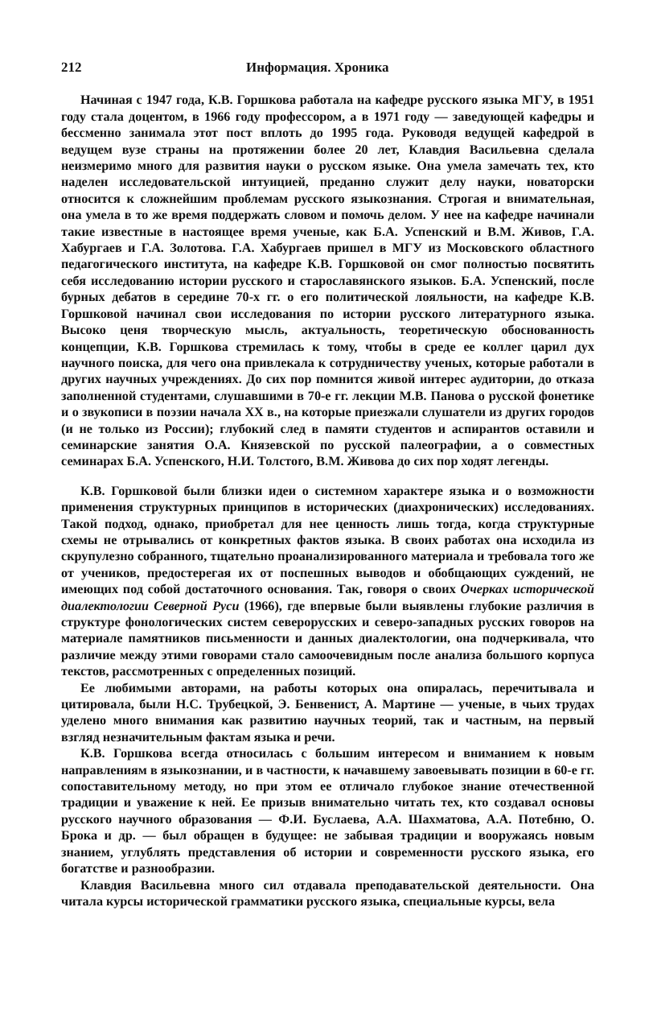212 Информация. Хроника
Начиная с 1947 года, К.В. Горшкова работала на кафедре русского языка МГУ, в 1951 году стала доцентом, в 1966 году профессором, а в 1971 году — заведующей кафедры и бессменно занимала этот пост вплоть до 1995 года. Руководя ведущей кафедрой в ведущем вузе страны на протяжении более 20 лет, Клавдия Васильевна сделала неизмеримо много для развития науки о русском языке. Она умела замечать тех, кто наделен исследовательской интуицией, преданно служит делу науки, новаторски относится к сложнейшим проблемам русского языкознания. Строгая и внимательная, она умела в то же время поддержать словом и помочь делом. У нее на кафедре начинали такие известные в настоящее время ученые, как Б.А. Успенский и В.М. Живов, Г.А. Хабургаев и Г.А. Золотова. Г.А. Хабургаев пришел в МГУ из Московского областного педагогического института, на кафедре К.В. Горшковой он смог полностью посвятить себя исследованию истории русского и старославянского языков. Б.А. Успенский, после бурных дебатов в середине 70-х гг. о его политической лояльности, на кафедре К.В. Горшковой начинал свои исследования по истории русского литературного языка. Высоко ценя творческую мысль, актуальность, теоретическую обоснованность концепции, К.В. Горшкова стремилась к тому, чтобы в среде ее коллег царил дух научного поиска, для чего она привлекала к сотрудничеству ученых, которые работали в других научных учреждениях. До сих пор помнится живой интерес аудитории, до отказа заполненной студентами, слушавшими в 70-е гг. лекции М.В. Панова о русской фонетике и о звукописи в поэзии начала XX в., на которые приезжали слушатели из других городов (и не только из России); глубокий след в памяти студентов и аспирантов оставили и семинарские занятия О.А. Князевской по русской палеографии, а о совместных семинарах Б.А. Успенского, Н.И. Толстого, В.М. Живова до сих пор ходят легенды.
К.В. Горшковой были близки идеи о системном характере языка и о возможности применения структурных принципов в исторических (диахронических) исследованиях. Такой подход, однако, приобретал для нее ценность лишь тогда, когда структурные схемы не отрывались от конкретных фактов языка. В своих работах она исходила из скрупулезно собранного, тщательно проанализированного материала и требовала того же от учеников, предостерегая их от поспешных выводов и обобщающих суждений, не имеющих под собой достаточного основания. Так, говоря о своих Очерках исторической диалектологии Северной Руси (1966), где впервые были выявлены глубокие различия в структуре фонологических систем северорусских и северо-западных русских говоров на материале памятников письменности и данных диалектологии, она подчеркивала, что различие между этими говорами стало самоочевидным после анализа большого корпуса текстов, рассмотренных с определенных позиций.
Ее любимыми авторами, на работы которых она опиралась, перечитывала и цитировала, были Н.С. Трубецкой, Э. Бенвенист, А. Мартине — ученые, в чьих трудах уделено много внимания как развитию научных теорий, так и частным, на первый взгляд незначительным фактам языка и речи.
К.В. Горшкова всегда относилась с большим интересом и вниманием к новым направлениям в языкознании, и в частности, к начавшему завоевывать позиции в 60-е гг. сопоставительному методу, но при этом ее отличало глубокое знание отечественной традиции и уважение к ней. Ее призыв внимательно читать тех, кто создавал основы русского научного образования — Ф.И. Буслаева, А.А. Шахматова, А.А. Потебню, О. Брока и др. — был обращен в будущее: не забывая традиции и вооружаясь новым знанием, углублять представления об истории и современности русского языка, его богатстве и разнообразии.
Клавдия Васильевна много сил отдавала преподавательской деятельности. Она читала курсы исторической грамматики русского языка, специальные курсы, вела